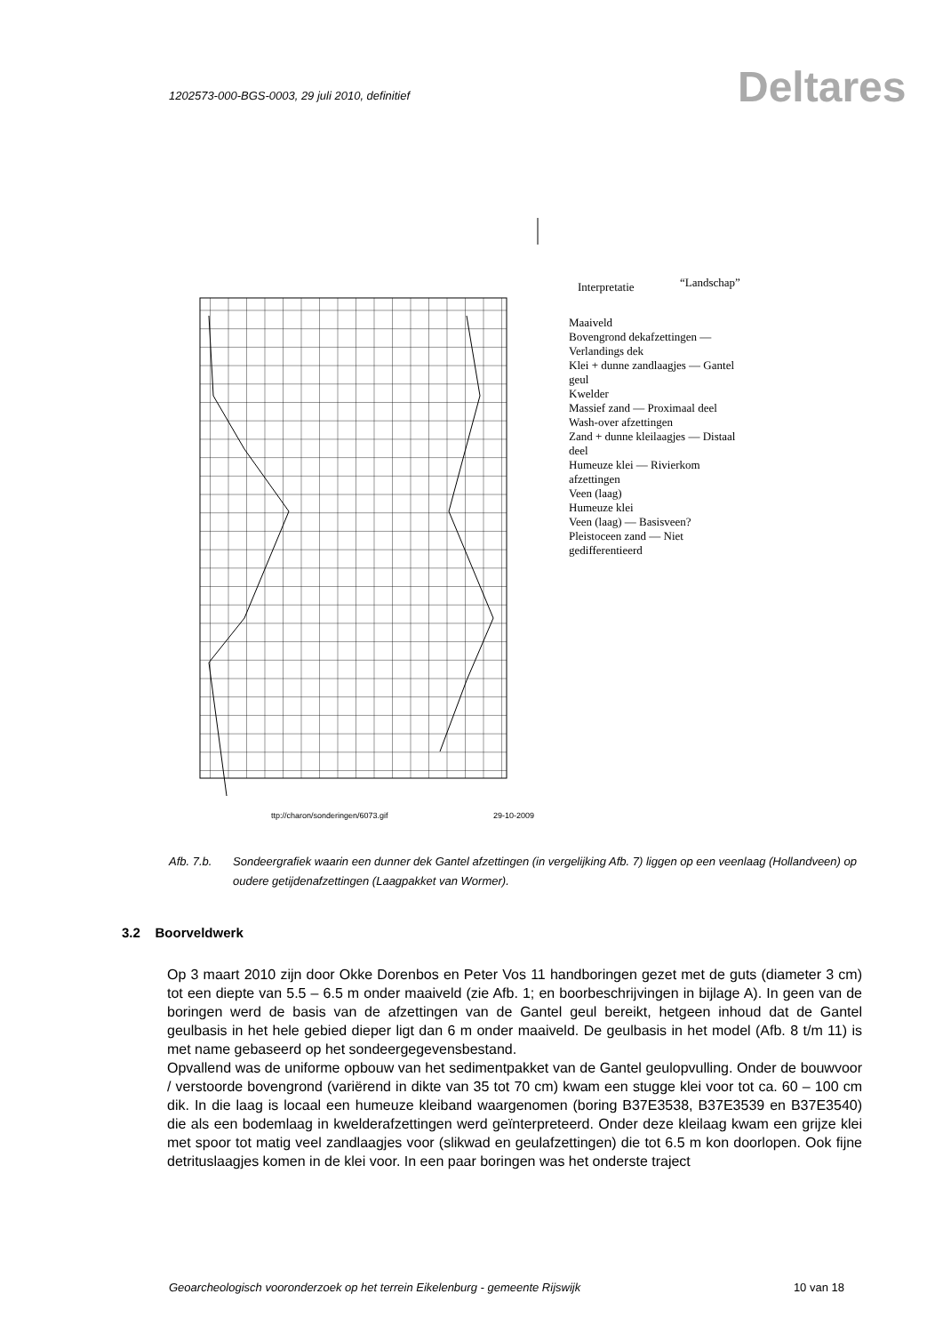1202573-000-BGS-0003, 29 juli 2010, definitief
Deltares
ttp://charon/sonderingen/6073.gif
29-10-2009
Interpretatie “Landschap”
Maaiveld
Bovengrond dekafzettingen — Verlandings dek
Klei + dunne zandlaagjes — Gantel geul
Kwelder
Massief zand — Proximaal deel
Wash-over afzettingen
Zand + dunne kleilaagjes — Distaal deel
Humeuze klei — Rivierkom afzettingen
Veen (laag)
Humeuze klei
Veen (laag) — Basisveen?
Pleistoceen zand — Niet gedifferentieerd
Afb. 7.b. Sondeergrafiek waarin een dunner dek Gantel afzettingen (in vergelijking Afb. 7) liggen op een veenlaag (Hollandveen) op oudere getijdenafzettingen (Laagpakket van Wormer).
3.2 Boorveldwerk
Op 3 maart 2010 zijn door Okke Dorenbos en Peter Vos 11 handboringen gezet met de guts (diameter 3 cm) tot een diepte van 5.5 – 6.5 m onder maaiveld (zie Afb. 1; en boorbeschrijvingen in bijlage A). In geen van de boringen werd de basis van de afzettingen van de Gantel geul bereikt, hetgeen inhoud dat de Gantel geulbasis in het hele gebied dieper ligt dan 6 m onder maaiveld. De geulbasis in het model (Afb. 8 t/m 11) is met name gebaseerd op het sondeergegevensbestand.
Opvallend was de uniforme opbouw van het sedimentpakket van de Gantel geulopvulling. Onder de bouwvoor / verstoorde bovengrond (variërend in dikte van 35 tot 70 cm) kwam een stugge klei voor tot ca. 60 – 100 cm dik. In die laag is locaal een humeuze kleiband waargenomen (boring B37E3538, B37E3539 en B37E3540) die als een bodemlaag in kwelderafzettingen werd geïnterpreteerd. Onder deze kleilaag kwam een grijze klei met spoor tot matig veel zandlaagjes voor (slikwad en geulafzettingen) die tot 6.5 m kon doorlopen. Ook fijne detrituslaagjes komen in de klei voor. In een paar boringen was het onderste traject
Geoarcheologisch vooronderzoek op het terrein Eikelenburg - gemeente Rijswijk 10 van 18